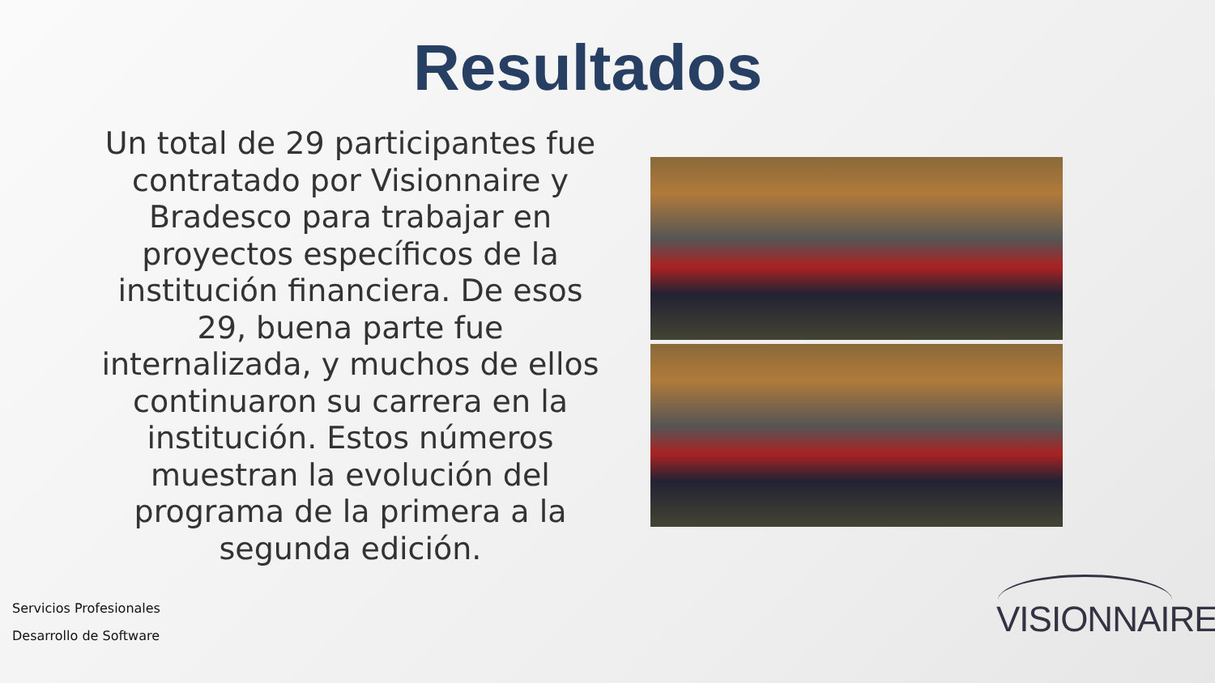Resultados
Un total de 29 participantes fue contratado por Visionnaire y Bradesco para trabajar en proyectos específicos de la institución financiera. De esos 29, buena parte fue internalizada, y muchos de ellos continuaron su carrera en la institución. Estos números muestran la evolución del programa de la primera a la segunda edición.
Servicios Profesionales
Desarrollo de Software
VISIONNAIRE